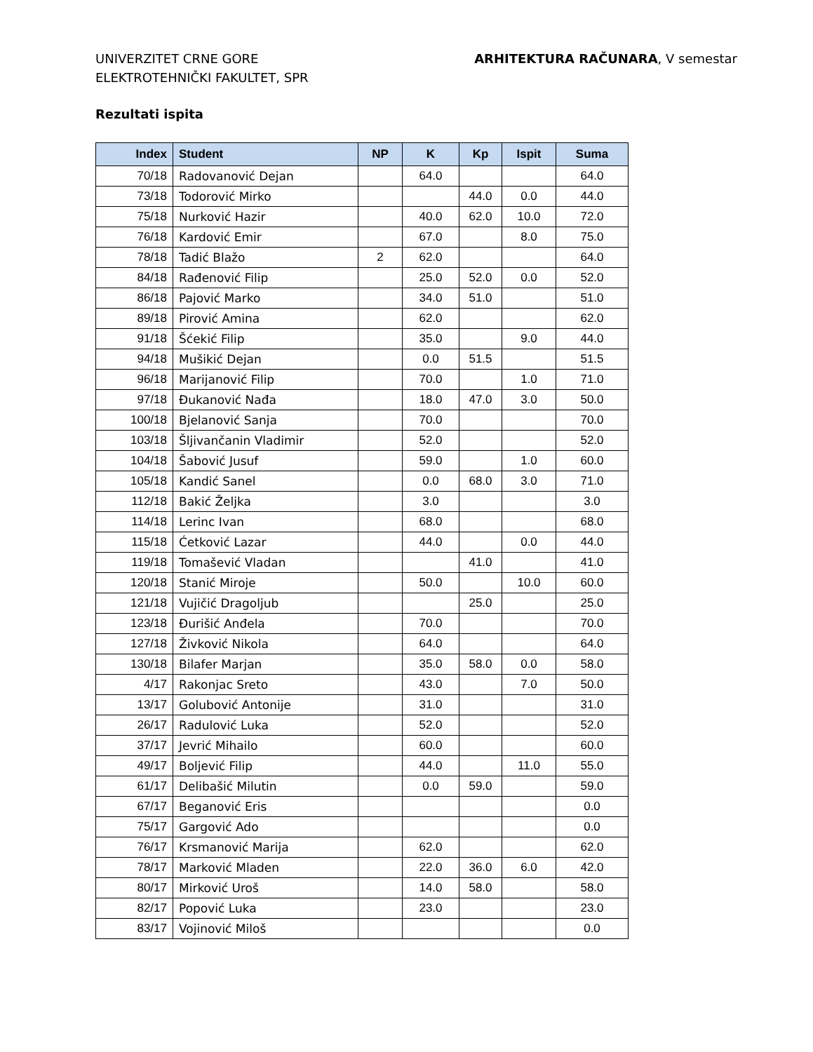UNIVERZITET CRNE GORE
ELEKTROTEHNIČKI FAKULTET, SPR
ARHITEKTURA RAČUNARA, V semestar
Rezultati ispita
| Index | Student | NP | K | Kp | Ispit | Suma |
| --- | --- | --- | --- | --- | --- | --- |
| 70/18 | Radovanović Dejan | | 64.0 | | | 64.0 |
| 73/18 | Todorović Mirko | | | 44.0 | 0.0 | 44.0 |
| 75/18 | Nurković Hazir | | 40.0 | 62.0 | 10.0 | 72.0 |
| 76/18 | Kardović Emir | | 67.0 | | 8.0 | 75.0 |
| 78/18 | Tadić Blažo | 2 | 62.0 | | | 64.0 |
| 84/18 | Rađenović Filip | | 25.0 | 52.0 | 0.0 | 52.0 |
| 86/18 | Pajović Marko | | 34.0 | 51.0 | | 51.0 |
| 89/18 | Pirović Amina | | 62.0 | | | 62.0 |
| 91/18 | Šćekić Filip | | 35.0 | | 9.0 | 44.0 |
| 94/18 | Mušikić Dejan | | 0.0 | 51.5 | | 51.5 |
| 96/18 | Marijanović Filip | | 70.0 | | 1.0 | 71.0 |
| 97/18 | Đukanović Nađa | | 18.0 | 47.0 | 3.0 | 50.0 |
| 100/18 | Bjelanović Sanja | | 70.0 | | | 70.0 |
| 103/18 | Šljivančanin Vladimir | | 52.0 | | | 52.0 |
| 104/18 | Šabović Jusuf | | 59.0 | | 1.0 | 60.0 |
| 105/18 | Kandić Sanel | | 0.0 | 68.0 | 3.0 | 71.0 |
| 112/18 | Bakić Željka | | 3.0 | | | 3.0 |
| 114/18 | Lerinc Ivan | | 68.0 | | | 68.0 |
| 115/18 | Ćetković Lazar | | 44.0 | | 0.0 | 44.0 |
| 119/18 | Tomašević Vladan | | | 41.0 | | 41.0 |
| 120/18 | Stanić Miroje | | 50.0 | | 10.0 | 60.0 |
| 121/18 | Vujičić Dragoljub | | | 25.0 | | 25.0 |
| 123/18 | Đurišić Anđela | | 70.0 | | | 70.0 |
| 127/18 | Živković Nikola | | 64.0 | | | 64.0 |
| 130/18 | Bilafer Marjan | | 35.0 | 58.0 | 0.0 | 58.0 |
| 4/17 | Rakonjac Sreto | | 43.0 | | 7.0 | 50.0 |
| 13/17 | Golubović Antonije | | 31.0 | | | 31.0 |
| 26/17 | Radulović Luka | | 52.0 | | | 52.0 |
| 37/17 | Jevrić Mihailo | | 60.0 | | | 60.0 |
| 49/17 | Boljević Filip | | 44.0 | | 11.0 | 55.0 |
| 61/17 | Delibašić Milutin | | 0.0 | 59.0 | | 59.0 |
| 67/17 | Beganović Eris | | | | | 0.0 |
| 75/17 | Gargović Ado | | | | | 0.0 |
| 76/17 | Krsmanović Marija | | 62.0 | | | 62.0 |
| 78/17 | Marković Mladen | | 22.0 | 36.0 | 6.0 | 42.0 |
| 80/17 | Mirković Uroš | | 14.0 | 58.0 | | 58.0 |
| 82/17 | Popović Luka | | 23.0 | | | 23.0 |
| 83/17 | Vojinović Miloš | | | | | 0.0 |